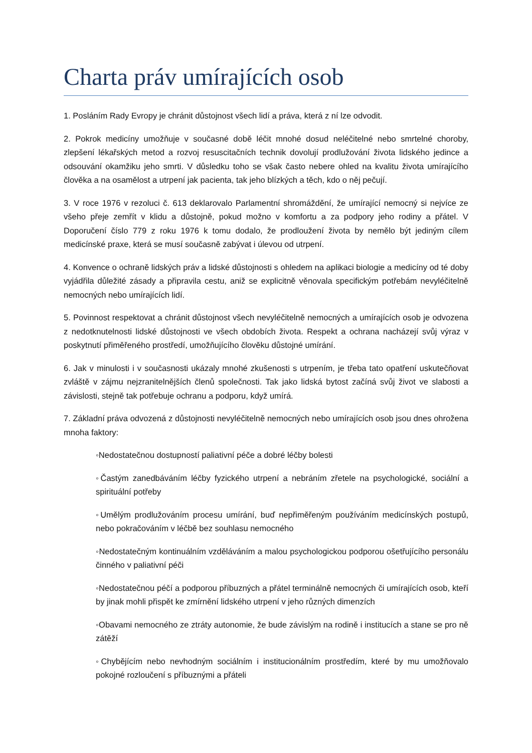Charta práv umírajících osob
1. Posláním Rady Evropy je chránit důstojnost všech lidí a práva, která z ní lze odvodit.
2. Pokrok medicíny umožňuje v současné době léčit mnohé dosud neléčitelné nebo smrtelné choroby, zlepšení lékařských metod a rozvoj resuscitačních technik dovolují prodlužování života lidského jedince a odsouvání okamžiku jeho smrti. V důsledku toho se však často nebere ohled na kvalitu života umírajícího člověka a na osamělost a utrpení jak pacienta, tak jeho blízkých a těch, kdo o něj pečují.
3. V roce 1976 v rezoluci č. 613 deklarovalo Parlamentní shromáždění, že umírající nemocný si nejvíce ze všeho přeje zemřít v klidu a důstojně, pokud možno v komfortu a za podpory jeho rodiny a přátel. V Doporučení číslo 779 z roku 1976 k tomu dodalo, že prodloužení života by nemělo být jediným cílem medicínské praxe, která se musí současně zabývat i úlevou od utrpení.
4. Konvence o ochraně lidských práv a lidské důstojnosti s ohledem na aplikaci biologie a medicíny od té doby vyjádřila důležité zásady a připravila cestu, aniž se explicitně věnovala specifickým potřebám nevyléčitelně nemocných nebo umírajících lidí.
5. Povinnost respektovat a chránit důstojnost všech nevyléčitelně nemocných a umírajících osob je odvozena z nedotknutelnosti lidské důstojnosti ve všech obdobích života. Respekt a ochrana nacházejí svůj výraz v poskytnutí přiměřeného prostředí, umožňujícího člověku důstojné umírání.
6. Jak v minulosti i v současnosti ukázaly mnohé zkušenosti s utrpením, je třeba tato opatření uskutečňovat zvláště v zájmu nejzranitelnějších členů společnosti. Tak jako lidská bytost začíná svůj život ve slabosti a závislosti, stejně tak potřebuje ochranu a podporu, když umírá.
7. Základní práva odvozená z důstojnosti nevyléčitelně nemocných nebo umírajících osob jsou dnes ohrožena mnoha faktory:
◦Nedostatečnou dostupností paliativní péče a dobré léčby bolesti
◦Častým zanedbáváním léčby fyzického utrpení a nebráním zřetele na psychologické, sociální a spirituální potřeby
◦Umělým prodlužováním procesu umírání, buď nepřiměřeným používáním medicínských postupů, nebo pokračováním v léčbě bez souhlasu nemocného
◦Nedostatečným kontinuálním vzděláváním a malou psychologickou podporou ošetřujícího personálu činného v paliativní péči
◦Nedostatečnou péčí a podporou příbuzných a přátel terminálně nemocných či umírajících osob, kteří by jinak mohli přispět ke zmírnění lidského utrpení v jeho různých dimenzích
◦Obavami nemocného ze ztráty autonomie, že bude závislým na rodině i institucích a stane se pro ně zátěží
◦Chybějícím nebo nevhodným sociálním i institucionálním prostředím, které by mu umožňovalo pokojné rozloučení s příbuznými a přáteli